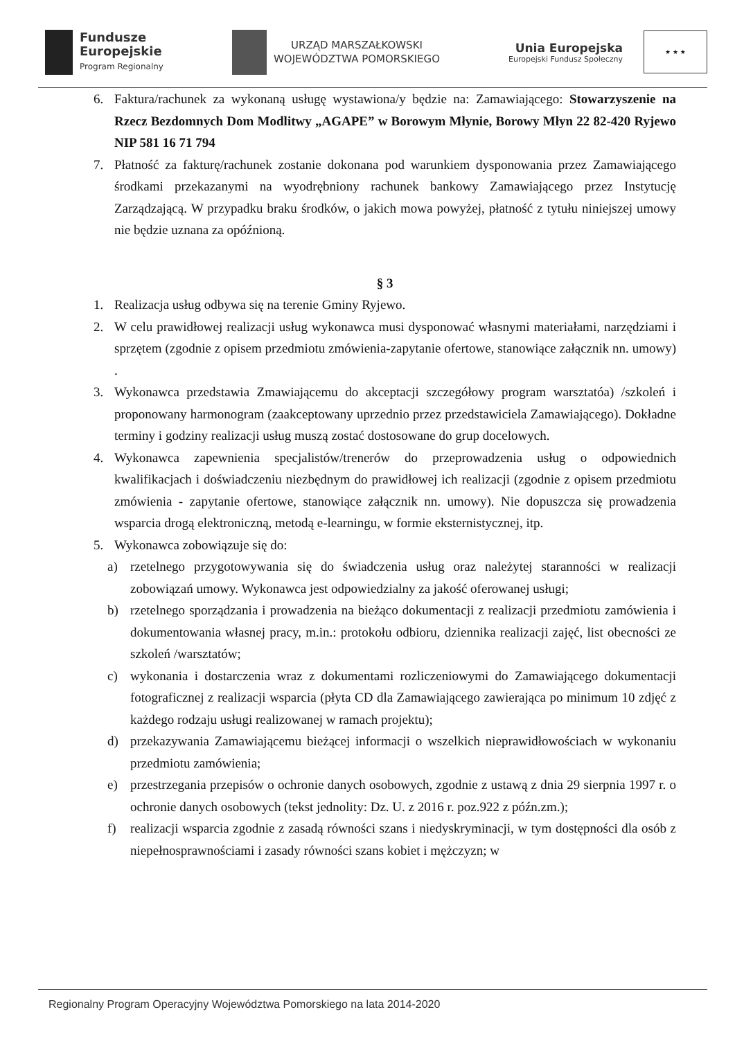Fundusze
Europejskie
Program Regionalny
URZĄD MARSZAŁKOWSKI
WOJEWÓDZTWA POMORSKIEGO
Unia Europejska
Europejski Fundusz Społeczny
★ ★ ★
6. Faktura/rachunek za wykonaną usługę wystawiona/y będzie na: Zamawiającego: Stowarzyszenie na Rzecz Bezdomnych Dom Modlitwy „AGAPE” w Borowym Młynie, Borowy Młyn 22 82-420 Ryjewo NIP 581 16 71 794
7. Płatność za fakturę/rachunek zostanie dokonana pod warunkiem dysponowania przez Zamawiającego środkami przekazanymi na wyodrębniony rachunek bankowy Zamawiającego przez Instytucję Zarządzającą. W przypadku braku środków, o jakich mowa powyżej, płatność z tytułu niniejszej umowy nie będzie uznana za opóźnioną.
§ 3
1. Realizacja usług odbywa się na terenie Gminy Ryjewo.
2. W celu prawidłowej realizacji usług wykonawca musi dysponować własnymi materiałami, narzędziami i sprzętem (zgodnie z opisem przedmiotu zmówienia-zapytanie ofertowe, stanowiące załącznik nn. umowy) .
3. Wykonawca przedstawia Zmawiającemu do akceptacji szczegółowy program warsztatóa) /szkoleń i proponowany harmonogram (zaakceptowany uprzednio przez przedstawiciela Zamawiającego). Dokładne terminy i godziny realizacji usług muszą zostać dostosowane do grup docelowych.
4. Wykonawca zapewnienia specjalistów/trenerów do przeprowadzenia usług o odpowiednich kwalifikacjach i doświadczeniu niezbędnym do prawidłowej ich realizacji (zgodnie z opisem przedmiotu zmówienia - zapytanie ofertowe, stanowiące załącznik nn. umowy). Nie dopuszcza się prowadzenia wsparcia drogą elektroniczną, metodą e-learningu, w formie eksternistycznej, itp.
5. Wykonawca zobowiązuje się do:
a) rzetelnego przygotowywania się do świadczenia usług oraz należytej staranności w realizacji zobowiązań umowy. Wykonawca jest odpowiedzialny za jakość oferowanej usługi;
b) rzetelnego sporządzania i prowadzenia na bieżąco dokumentacji z realizacji przedmiotu zamówienia i dokumentowania własnej pracy, m.in.: protokołu odbioru, dziennika realizacji zajęć, list obecności ze szkoleń /warsztatów;
c) wykonania i dostarczenia wraz z dokumentami rozliczeniowymi do Zamawiającego dokumentacji fotograficznej z realizacji wsparcia (płyta CD dla Zamawiającego zawierająca po minimum 10 zdjęć z każdego rodzaju usługi realizowanej w ramach projektu);
d) przekazywania Zamawiającemu bieżącej informacji o wszelkich nieprawidłowościach w wykonaniu przedmiotu zamówienia;
e) przestrzegania przepisów o ochronie danych osobowych, zgodnie z ustawą z dnia 29 sierpnia 1997 r. o ochronie danych osobowych (tekst jednolity: Dz. U. z 2016 r. poz.922 z późn.zm.);
f) realizacji wsparcia zgodnie z zasadą równości szans i niedyskryminacji, w tym dostępności dla osób z niepełnosprawnościami i zasady równości szans kobiet i mężczyzn; w
Regionalny Program Operacyjny Województwa Pomorskiego na lata 2014-2020